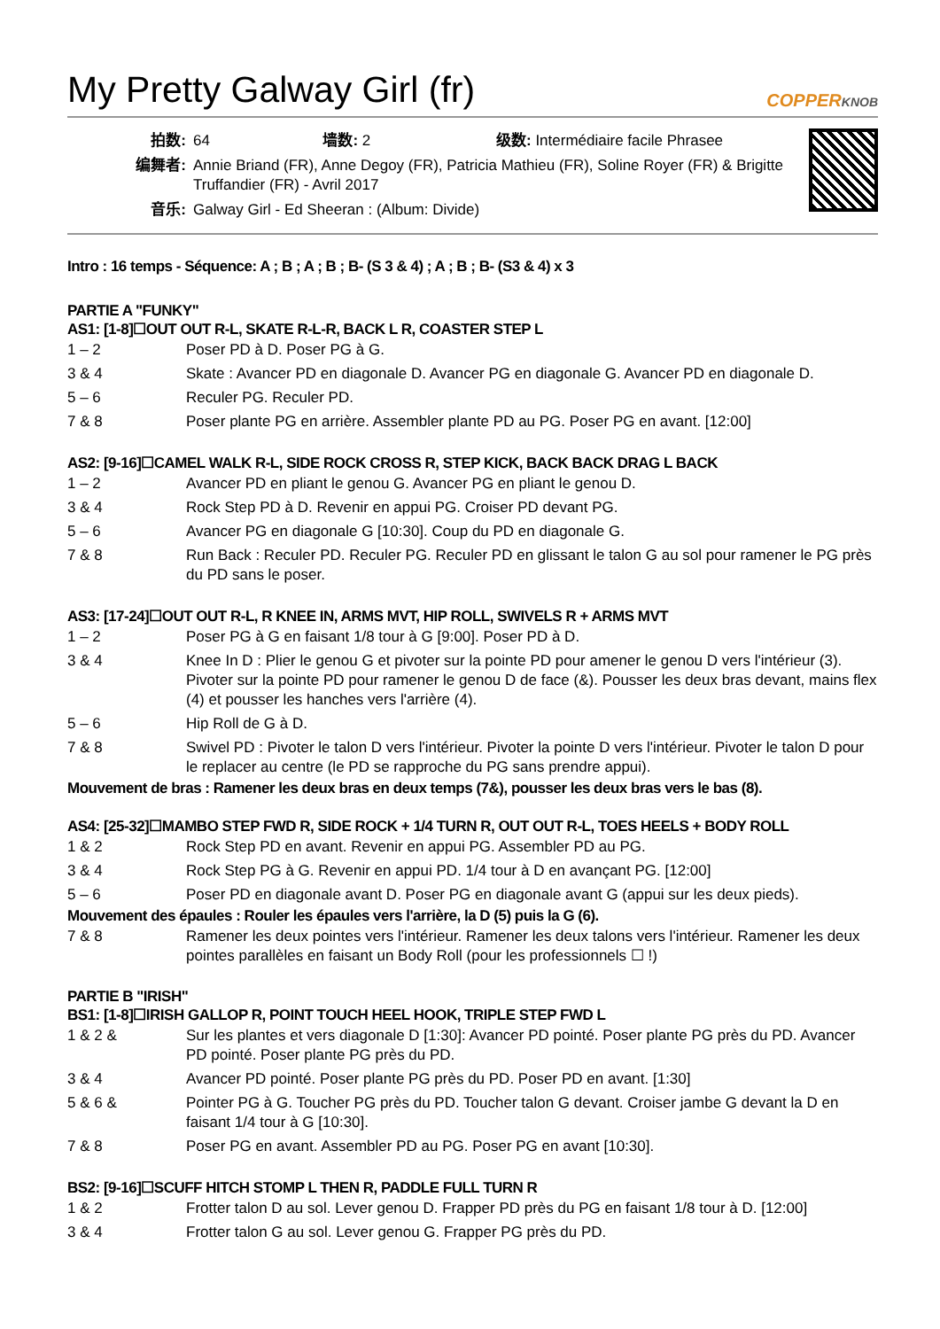My Pretty Galway Girl (fr) COPPERKNOB
| 拍数: | 64 墙数: 2 级数: Intermédiaire facile Phrasee |
| 编舞者: | Annie Briand (FR), Anne Degoy (FR), Patricia Mathieu (FR), Soline Royer (FR) & Brigitte Truffandier (FR) - Avril 2017 |
| 音乐: | Galway Girl - Ed Sheeran : (Album: Divide) |
Intro : 16 temps - Séquence: A ; B ; A ; B ; B- (S 3 & 4) ; A ; B ; B- (S3 & 4) x 3
PARTIE A "FUNKY"
AS1: [1-8]☐OUT OUT R-L, SKATE R-L-R, BACK L R, COASTER STEP L
| 1 – 2 | Poser PD à D. Poser PG à G. |
| 3 & 4 | Skate : Avancer PD en diagonale D. Avancer PG en diagonale G. Avancer PD en diagonale D. |
| 5 – 6 | Reculer PG. Reculer PD. |
| 7 & 8 | Poser plante PG en arrière. Assembler plante PD au PG. Poser PG en avant. [12:00] |
AS2: [9-16]☐CAMEL WALK R-L, SIDE ROCK CROSS R, STEP KICK, BACK BACK DRAG L BACK
| 1 – 2 | Avancer PD en pliant le genou G. Avancer PG en pliant le genou D. |
| 3 & 4 | Rock Step PD à D. Revenir en appui PG. Croiser PD devant PG. |
| 5 – 6 | Avancer PG en diagonale G [10:30]. Coup du PD en diagonale G. |
| 7 & 8 | Run Back : Reculer PD. Reculer PG. Reculer PD en glissant le talon G au sol pour ramener le PG près du PD sans le poser. |
AS3: [17-24]☐OUT OUT R-L, R KNEE IN, ARMS MVT, HIP ROLL, SWIVELS R + ARMS MVT
| 1 – 2 | Poser PG à G en faisant 1/8 tour à G [9:00]. Poser PD à D. |
| 3 & 4 | Knee In D : Plier le genou G et pivoter sur la pointe PD pour amener le genou D vers l'intérieur (3). Pivoter sur la pointe PD pour ramener le genou D de face (&). Pousser les deux bras devant, mains flex (4) et pousser les hanches vers l'arrière (4). |
| 5 – 6 | Hip Roll de G à D. |
| 7 & 8 | Swivel PD : Pivoter le talon D vers l'intérieur. Pivoter la pointe D vers l'intérieur. Pivoter le talon D pour le replacer au centre (le PD se rapproche du PG sans prendre appui). |
Mouvement de bras : Ramener les deux bras en deux temps (7&), pousser les deux bras vers le bas (8).
AS4: [25-32]☐MAMBO STEP FWD R, SIDE ROCK + 1/4 TURN R, OUT OUT R-L, TOES HEELS + BODY ROLL
| 1 & 2 | Rock Step PD en avant. Revenir en appui PG. Assembler PD au PG. |
| 3 & 4 | Rock Step PG à G. Revenir en appui PD. 1/4 tour à D en avançant PG. [12:00] |
| 5 – 6 | Poser PD en diagonale avant D. Poser PG en diagonale avant G (appui sur les deux pieds). |
Mouvement des épaules : Rouler les épaules vers l'arrière, la D (5) puis la G (6).
| 7 & 8 | Ramener les deux pointes vers l'intérieur. Ramener les deux talons vers l'intérieur. Ramener les deux pointes parallèles en faisant un Body Roll (pour les professionnels ☐ !) |
PARTIE B "IRISH"
BS1: [1-8]☐IRISH GALLOP R, POINT TOUCH HEEL HOOK, TRIPLE STEP FWD L
| 1 & 2 & | Sur les plantes et vers diagonale D [1:30]: Avancer PD pointé. Poser plante PG près du PD. Avancer PD pointé. Poser plante PG près du PD. |
| 3 & 4 | Avancer PD pointé. Poser plante PG près du PD. Poser PD en avant. [1:30] |
| 5 & 6 & | Pointer PG à G. Toucher PG près du PD. Toucher talon G devant. Croiser jambe G devant la D en faisant 1/4 tour à G [10:30]. |
| 7 & 8 | Poser PG en avant. Assembler PD au PG. Poser PG en avant [10:30]. |
BS2: [9-16]☐SCUFF HITCH STOMP L THEN R, PADDLE FULL TURN R
| 1 & 2 | Frotter talon D au sol. Lever genou D. Frapper PD près du PG en faisant 1/8 tour à D. [12:00] |
| 3 & 4 | Frotter talon G au sol. Lever genou G. Frapper PG près du PD. |